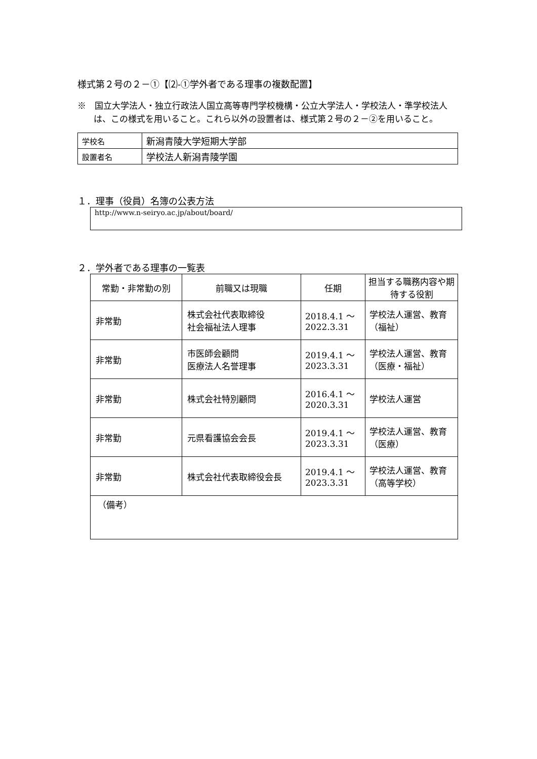様式第２号の２－①【⑵-①学外者である理事の複数配置】
※　国立大学法人・独立行政法人国立高等専門学校機構・公立大学法人・学校法人・準学校法人は、この様式を用いること。これら以外の設置者は、様式第２号の２－②を用いること。
| 学校名 | 新潟青陵大学短期大学部 |
| 設置者名 | 学校法人新潟青陵学園 |
１．理事（役員）名簿の公表方法
http://www.n-seiryo.ac.jp/about/board/
２．学外者である理事の一覧表
| 常勤・非常勤の別 | 前職又は現職 | 任期 | 担当する職務内容や期待する役割 |
| --- | --- | --- | --- |
| 非常勤 | 株式会社代表取締役 社会福祉法人理事 | 2018.4.1 ～ 2022.3.31 | 学校法人運営、教育（福祉） |
| 非常勤 | 市医師会顧問 医療法人名誉理事 | 2019.4.1 ～ 2023.3.31 | 学校法人運営、教育（医療・福祉） |
| 非常勤 | 株式会社特別顧問 | 2016.4.1 ～ 2020.3.31 | 学校法人運営 |
| 非常勤 | 元県看護協会会長 | 2019.4.1 ～ 2023.3.31 | 学校法人運営、教育（医療） |
| 非常勤 | 株式会社代表取締役会長 | 2019.4.1 ～ 2023.3.31 | 学校法人運営、教育（高等学校） |
| （備考） | | | |